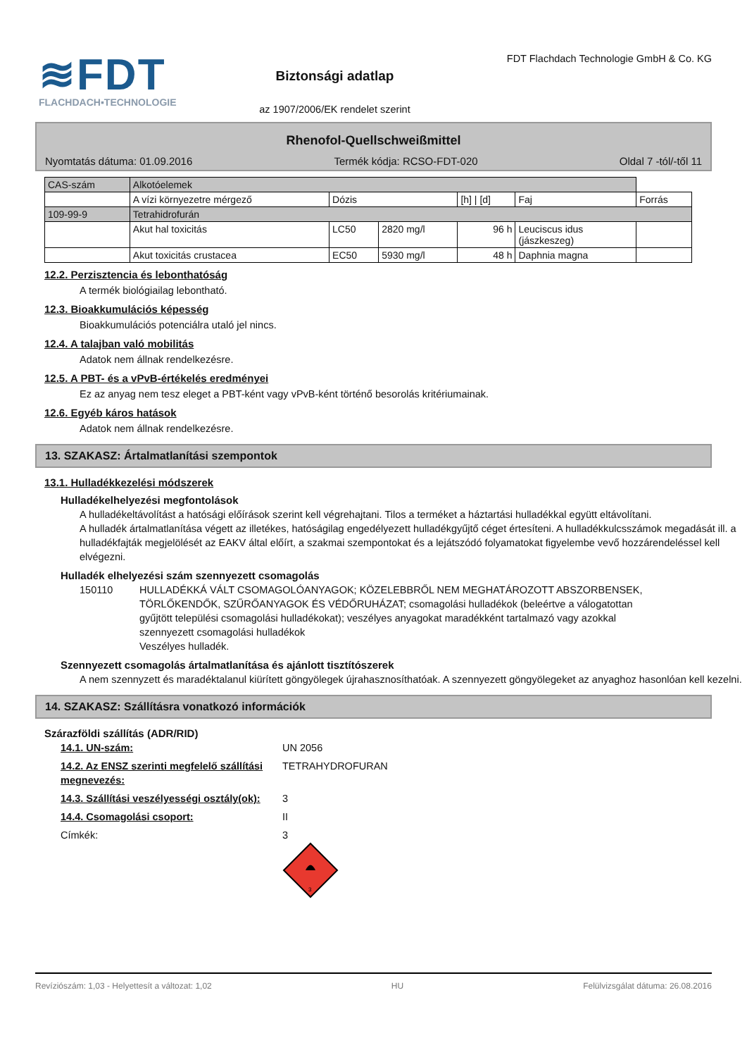≋FDT
FLACHDACH▪TECHNOLOGIE
Biztonsági adatlap
az 1907/2006/EK rendelet szerint
FDT Flachdach Technologie GmbH & Co. KG
Rhenofol-Quellschweißmittel
Nyomtatás dátuma: 01.09.2016 Termék kódja: RCSO-FDT-020 Oldal 7 -tól/-től 11
| CAS-szám | Alkotóelemek | | | | | |
| --- | --- | --- | --- | --- | --- | --- |
| | A vízi környezetre mérgező | Dózis | | [h] / [d] | Faj | Forrás |
| 109-99-9 | Tetrahidrofurán | | | | | |
| | Akut hal toxicitás | LC50 | 2820 mg/l | 96 h | Leuciscus idus (jászkeszeg) | |
| | Akut toxicitás crustacea | EC50 | 5930 mg/l | 48 h | Daphnia magna | |
12.2. Perzisztencia és lebonthatóság
A termék biológiailag lebontható.
12.3. Bioakkumulációs képesség
Bioakkumulációs potenciálra utaló jel nincs.
12.4. A talajban való mobilitás
Adatok nem állnak rendelkezésre.
12.5. A PBT- és a vPvB-értékelés eredményei
Ez az anyag nem tesz eleget a PBT-ként vagy vPvB-ként történő besorolás kritériumainak.
12.6. Egyéb káros hatások
Adatok nem állnak rendelkezésre.
13. SZAKASZ: Ártalmatlanítási szempontok
13.1. Hulladékkezelési módszerek
Hulladékelhelyezési megfontolások
A hulladékeltávolítást a hatósági előírások szerint kell végrehajtani. Tilos a terméket a háztartási hulladékkal együtt eltávolítani.
A hulladék ártalmatlanítása végett az illetékes, hatóságilag engedélyezett hulladékgyűjtő céget értesíteni. A hulladékkulcsszámok megadását ill. a hulladékfajták megjelölését az EAKV által előírt, a szakmai szempontokat és a lejátszódó folyamatokat figyelembe vevő hozzárendeléssel kell elvégezni.
Hulladék elhelyezési szám szennyezett csomagolás
150110 HULLADÉKKÁ VÁLT CSOMAGOLÓANYAGOK; KÖZELEBBRŐL NEM MEGHATÁROZOTT ABSZORBENSEK, TÖRLŐKENDŐK, SZŰRŐANYAGOK ÉS VÉDŐRUHÁZAT; csomagolási hulladékok (beleértve a válogatottan gyűjtött települési csomagolási hulladékokat); veszélyes anyagokat maradékként tartalmazó vagy azokkal szennyezett csomagolási hulladékok
Veszélyes hulladék.
Szennyezett csomagolás ártalmatlanítása és ajánlott tisztítószerek
A nem szennyzett és maradéktalanul kiürített göngyölegek újrahasznosíthatóak. A szennyezett göngyölegeket az anyaghoz hasonlóan kell kezelni.
14. SZAKASZ: Szállításra vonatkozó információk
Szárazföldi szállítás (ADR/RID)
14.1. UN-szám: UN 2056
14.2. Az ENSZ szerinti megfelelő szállítási megnevezés: TETRAHYDROFURAN
14.3. Szállítási veszélyességi osztály(ok): 3
14.4. Csomagolási csoport: II
Címkék: 3
3
Revíziószám: 1,03 - Helyettesít a változat: 1,02 HU Felülvizsgálat dátuma: 26.08.2016